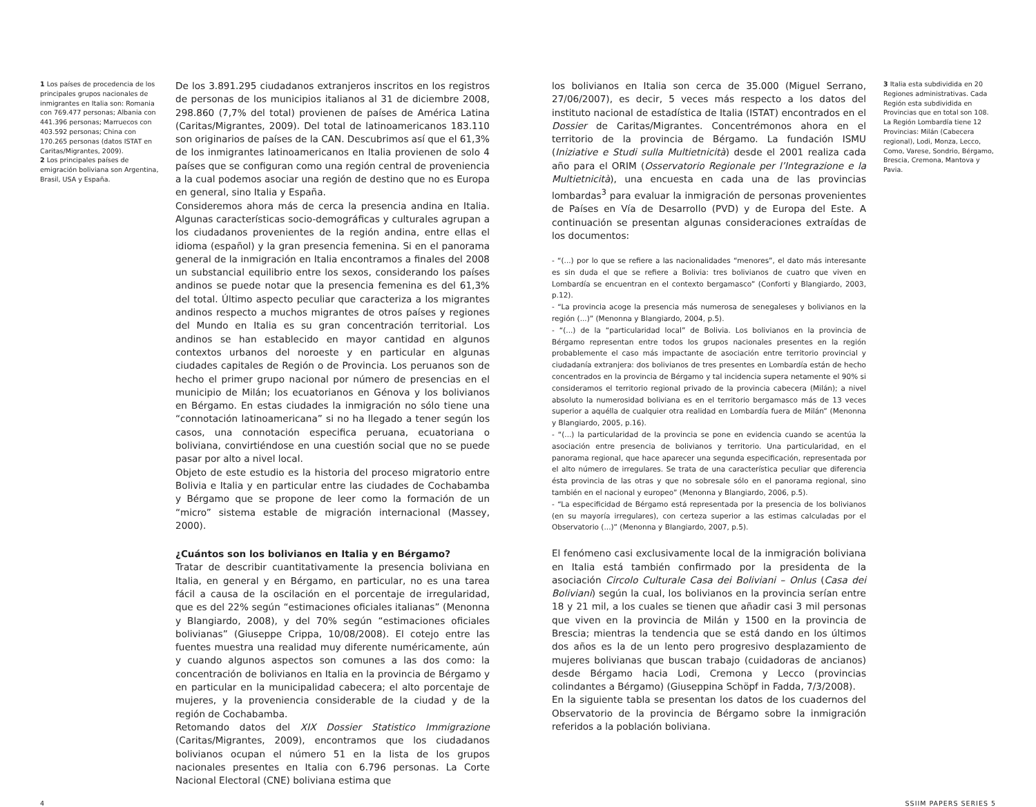1 Los países de procedencia de los principales grupos nacionales de inmigrantes en Italia son: Romania con 769.477 personas; Albania con 441.396 personas; Marruecos con 403.592 personas; China con 170.265 personas (datos ISTAT en Caritas/Migrantes, 2009).
2 Los principales países de emigración boliviana son Argentina, Brasil, USA y España.
De los 3.891.295 ciudadanos extranjeros inscritos en los registros de personas de los municipios italianos al 31 de diciembre 2008, 298.860 (7,7% del total) provienen de países de América Latina (Caritas/Migrantes, 2009). Del total de latinoamericanos 183.110 son originarios de países de la CAN. Descubrimos así que el 61,3% de los inmigrantes latinoamericanos en Italia provienen de solo 4 países que se configuran como una región central de proveniencia a la cual podemos asociar una región de destino que no es Europa en general, sino Italia y España.
Consideremos ahora más de cerca la presencia andina en Italia. Algunas características socio-demográficas y culturales agrupan a los ciudadanos provenientes de la región andina, entre ellas el idioma (español) y la gran presencia femenina. Si en el panorama general de la inmigración en Italia encontramos a finales del 2008 un substancial equilibrio entre los sexos, considerando los países andinos se puede notar que la presencia femenina es del 61,3% del total. Último aspecto peculiar que caracteriza a los migrantes andinos respecto a muchos migrantes de otros países y regiones del Mundo en Italia es su gran concentración territorial. Los andinos se han establecido en mayor cantidad en algunos contextos urbanos del noroeste y en particular en algunas ciudades capitales de Región o de Provincia. Los peruanos son de hecho el primer grupo nacional por número de presencias en el municipio de Milán; los ecuatorianos en Génova y los bolivianos en Bérgamo. En estas ciudades la inmigración no sólo tiene una “connotación latinoamericana” si no ha llegado a tener según los casos, una connotación especifica peruana, ecuatoriana o boliviana, convirtiéndose en una cuestión social que no se puede pasar por alto a nivel local.
Objeto de este estudio es la historia del proceso migratorio entre Bolivia e Italia y en particular entre las ciudades de Cochabamba y Bérgamo que se propone de leer como la formación de un “micro” sistema estable de migración internacional (Massey, 2000).
¿Cuántos son los bolivianos en Italia y en Bérgamo?
Tratar de describir cuantitativamente la presencia boliviana en Italia, en general y en Bérgamo, en particular, no es una tarea fácil a causa de la oscilación en el porcentaje de irregularidad, que es del 22% según “estimaciones oficiales italianas” (Menonna y Blangiardo, 2008), y del 70% según “estimaciones oficiales bolivianas” (Giuseppe Crippa, 10/08/2008). El cotejo entre las fuentes muestra una realidad muy diferente numéricamente, aún y cuando algunos aspectos son comunes a las dos como: la concentración de bolivianos en Italia en la provincia de Bérgamo y en particular en la municipalidad cabecera; el alto porcentaje de mujeres, y la proveniencia considerable de la ciudad y de la región de Cochabamba.
Retomando datos del XIX Dossier Statistico Immigrazione (Caritas/Migrantes, 2009), encontramos que los ciudadanos bolivianos ocupan el número 51 en la lista de los grupos nacionales presentes en Italia con 6.796 personas. La Corte Nacional Electoral (CNE) boliviana estima que
los bolivianos en Italia son cerca de 35.000 (Miguel Serrano, 27/06/2007), es decir, 5 veces más respecto a los datos del instituto nacional de estadística de Italia (ISTAT) encontrados en el Dossier de Caritas/Migrantes. Concentrémonos ahora en el territorio de la provincia de Bérgamo. La fundación ISMU (Iniziative e Studi sulla Multietnicità) desde el 2001 realiza cada año para el ORIM (Osservatorio Regionale per l’Integrazione e la Multietnicità), una encuesta en cada una de las provincias lombardas<sup>3</sup> para evaluar la inmigración de personas provenientes de Países en Vía de Desarrollo (PVD) y de Europa del Este. A continuación se presentan algunas consideraciones extraídas de los documentos:
- “(...) por lo que se refiere a las nacionalidades “menores”, el dato más interesante es sin duda el que se refiere a Bolivia: tres bolivianos de cuatro que viven en Lombardía se encuentran en el contexto bergamasco” (Conforti y Blangiardo, 2003, p.12).
- “La provincia acoge la presencia más numerosa de senegaleses y bolivianos en la región (...)” (Menonna y Blangiardo, 2004, p.5).
- “(...) de la “particularidad local” de Bolivia. Los bolivianos en la provincia de Bérgamo representan entre todos los grupos nacionales presentes en la región probablemente el caso más impactante de asociación entre territorio provincial y ciudadanía extranjera: dos bolivianos de tres presentes en Lombardía están de hecho concentrados en la provincia de Bérgamo y tal incidencia supera netamente el 90% si consideramos el territorio regional privado de la provincia cabecera (Milán); a nivel absoluto la numerosidad boliviana es en el territorio bergamasco más de 13 veces superior a aquélla de cualquier otra realidad en Lombardía fuera de Milán” (Menonna y Blangiardo, 2005, p.16).
- “(...) la particularidad de la provincia se pone en evidencia cuando se acentúa la asociación entre presencia de bolivianos y territorio. Una particularidad, en el panorama regional, que hace aparecer una segunda especificación, representada por el alto número de irregulares. Se trata de una característica peculiar que diferencia ésta provincia de las otras y que no sobresale sólo en el panorama regional, sino también en el nacional y europeo” (Menonna y Blangiardo, 2006, p.5).
- “La especificidad de Bérgamo está representada por la presencia de los bolivianos (en su mayoría irregulares), con certeza superior a las estimas calculadas por el Observatorio (...)” (Menonna y Blangiardo, 2007, p.5).
El fenómeno casi exclusivamente local de la inmigración boliviana en Italia está también confirmado por la presidenta de la asociación Circolo Culturale Casa dei Boliviani – Onlus (Casa dei Boliviani) según la cual, los bolivianos en la provincia serían entre 18 y 21 mil, a los cuales se tienen que añadir casi 3 mil personas que viven en la provincia de Milán y 1500 en la provincia de Brescia; mientras la tendencia que se está dando en los últimos dos años es la de un lento pero progresivo desplazamiento de mujeres bolivianas que buscan trabajo (cuidadoras de ancianos) desde Bérgamo hacia Lodi, Cremona y Lecco (provincias colindantes a Bérgamo) (Giuseppina Schöpf in Fadda, 7/3/2008).
En la siguiente tabla se presentan los datos de los cuadernos del Observatorio de la provincia de Bérgamo sobre la inmigración referidos a la población boliviana.
3 Italia esta subdividida en 20 Regiones administrativas. Cada Región esta subdividida en Provincias que en total son 108. La Región Lombardía tiene 12 Provincias: Milán (Cabecera regional), Lodi, Monza, Lecco, Como, Varese, Sondrio, Bérgamo, Brescia, Cremona, Mantova y Pavia.
4 SSIIM PAPERS SERIES 5